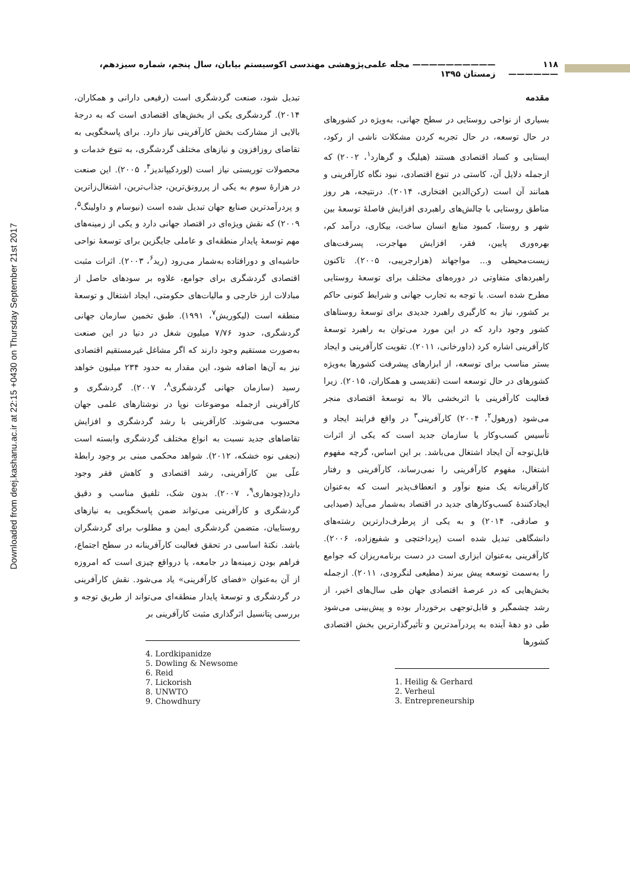Downloaded from deej.kashanu.ac.ir at 22:15 +0430 on Thursday September 21st 2017
۱۱۸ —————— —————————— مجله علمی‌پژوهشی مهندسی اکوسیستم بیابان، سال پنجم، شماره سیزدهم، زمستان ۱۳۹۵
مقدمه
بسیاری از نواحی روستایی در سطح جهانی، به‌ویژه در کشورهای در حال توسعه، در حال تجربه کردن مشکلات ناشی از رکود، ایستایی و کساد اقتصادی هستند (هیلیگ و گرهارد<sup>۱</sup>، ۲۰۰۲) که ازجمله دلایل آن، کاستی در تنوع اقتصادی، نبود نگاه کارآفرینی و همانند آن است (رکن‌الدین افتخاری، ۲۰۱۴). درنتیجه، هر روز مناطق روستایی با چالش‌های راهبردی افزایش فاصلۀ توسعۀ بین شهر و روستا، کمبود منابع انسان ساخت، بیکاری، درآمد کم، بهره‌وری پایین، فقر، افزایش مهاجرت، پسرفت‌های زیست‌محیطی و... مواجهاند (هزارجریبی، ۲۰۰۵). تاکنون راهبردهای متفاوتی در دوره‌های مختلف برای توسعۀ روستایی مطرح شده است. با توجه به تجارب جهانی و شرایط کنونی حاکم بر کشور، نیاز به کارگیری راهبرد جدیدی برای توسعۀ روستاهای کشور وجود دارد که در این مورد می‌توان به راهبرد توسعۀ کارآفرینی اشاره کرد (داورخانی، ۲۰۱۱). تقویت کارآفرینی و ایجاد بستر مناسب برای توسعه، از ابزارهای پیشرفت کشورها به‌ویژه کشورهای در حال توسعه است (تقدیسی و همکاران، ۲۰۱۵). زیرا فعالیت کارآفرینی با اثربخشی بالا به توسعۀ اقتصادی منجر می‌شود (ورهول<sup>۲</sup>، ۲۰۰۴) کارآفرینی<sup>۳</sup> در واقع فرایند ایجاد و تأسیس کسب‌وکار یا سازمان جدید است که یکی از اثرات قابل‌توجه آن ایجاد اشتغال می‌باشد. بر این اساس، گرچه مفهوم اشتغال، مفهوم کارآفرینی را نمی‌رساند، کارآفرینی و رفتار کارآفرینانه یک منبع نوآور و انعطاف‌پذیر است که به‌عنوان ایجادکنندۀ کسب‌وکارهای جدید در اقتصاد به‌شمار می‌آید (صیدایی و صادقی، ۲۰۱۴) و به یکی از پرطرف‌دارترین رشته‌های دانشگاهی تبدیل شده است (پرداختچی و شفیع‌زاده، ۲۰۰۶). کارآفرینی به‌عنوان ابزاری است در دست برنامه‌ریزان که جوامع را به‌سمت توسعه پیش ببرند (مطیعی لنگرودی، ۲۰۱۱). ازجمله بخش‌هایی که در عرصۀ اقتصادی جهان طی سال‌های اخیر، از رشد چشمگیر و قابل‌توجهی برخوردار بوده و پیش‌بینی می‌شود طی دو دهۀ آینده به پردرآمدترین و تأثیرگذارترین بخش اقتصادی کشورها
1. Heilig & Gerhard
2. Verheul
3. Entrepreneurship
تبدیل شود، صنعت گردشگری است (رفیعی دارانی و همکاران، ۲۰۱۴). گردشگری یکی از بخش‌های اقتصادی است که به درجۀ بالایی از مشارکت بخش کارآفرینی نیاز دارد. برای پاسخگویی به تقاضای روزافزون و نیازهای مختلف گردشگری، به تنوع خدمات و محصولات توریستی نیاز است (لوردکیپاندیز<sup>۴</sup>، ۲۰۰۵). این صنعت در هزارۀ سوم به یکی از پررونق‌ترین، جذاب‌ترین، اشتغال‌زاترین و پردرآمدترین صنایع جهان تبدیل شده است (نیوسام و داولینگ<sup>۵</sup>، ۲۰۰۹) که نقش ویژه‌ای در اقتصاد جهانی دارد و یکی از زمینه‌های مهم توسعۀ پایدار منطقه‌ای و عاملی جایگزین برای توسعۀ نواحی حاشیه‌ای و دورافتاده به‌شمار می‌رود (رید<sup>۶</sup>، ۲۰۰۳). اثرات مثبت اقتصادی گردشگری برای جوامع، علاوه بر سودهای حاصل از مبادلات ارز خارجی و مالیات‌های حکومتی، ایجاد اشتغال و توسعۀ منطقه است (لیکوریش<sup>۷</sup>، ۱۹۹۱). طبق تخمین سازمان جهانی گردشگری، حدود ۷/۷۶ میلیون شغل در دنیا در این صنعت به‌صورت مستقیم وجود دارند که اگر مشاغل غیرمستقیم اقتصادی نیز به آن‌ها اضافه شود، این مقدار به حدود ۲۳۴ میلیون خواهد رسید (سازمان جهانی گردشگری<sup>۸</sup>، ۲۰۰۷). گردشگری و کارآفرینی ازجمله موضوعات نوپا در نوشتارهای علمی جهان محسوب می‌شوند. کارآفرینی با رشد گردشگری و افزایش تقاضاهای جدید نسبت به انواع مختلف گردشگری وابسته است (نجفی نوه خشکه، ۲۰۱۲). شواهد محکمی مبنی بر وجود رابطۀ علّی بین کارآفرینی، رشد اقتصادی و کاهش فقر وجود دارد(چودهاری<sup>۹</sup>، ۲۰۰۷). بدون شک، تلفیق مناسب و دقیق گردشگری و کارآفرینی می‌تواند ضمن پاسخگویی به نیازهای روستاییان، متضمن گردشگری ایمن و مطلوب برای گردشگران باشد. نکتۀ اساسی در تحقق فعالیت کارآفرینانه در سطح اجتماع، فراهم بودن زمینه‌ها در جامعه، یا درواقع چیزی است که امروزه از آن به‌عنوان «فضای کارآفرینی» یاد می‌شود. نقش کارآفرینی در گردشگری و توسعۀ پایدار منطقه‌ای می‌تواند از طریق توجه و بررسی پتانسیل اثرگذاری مثبت کارآفرینی بر
4. Lordkipanidze
5. Dowling & Newsome
6. Reid
7. Lickorish
8. UNWTO
9. Chowdhury